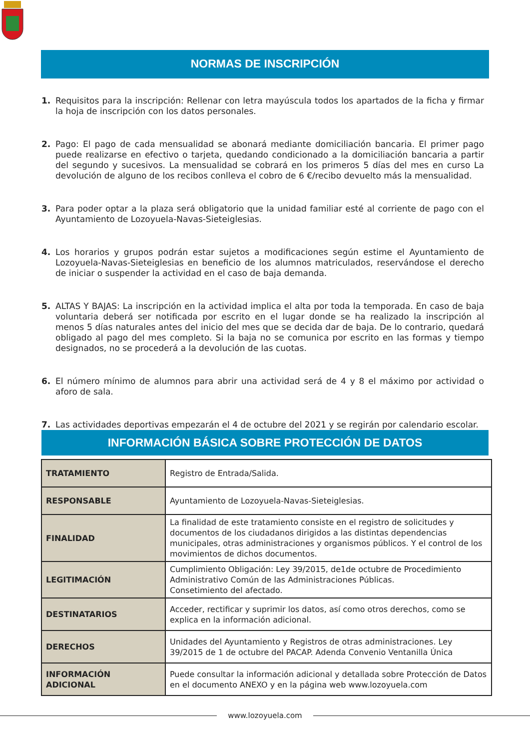NORMAS DE INSCRIPCIÓN
1. Requisitos para la inscripción: Rellenar con letra mayúscula todos los apartados de la ficha y firmar la hoja de inscripción con los datos personales.
2. Pago: El pago de cada mensualidad se abonará mediante domiciliación bancaria. El primer pago puede realizarse en efectivo o tarjeta, quedando condicionado a la domiciliación bancaria a partir del segundo y sucesivos. La mensualidad se cobrará en los primeros 5 días del mes en curso La devolución de alguno de los recibos conlleva el cobro de 6 €/recibo devuelto más la mensualidad.
3. Para poder optar a la plaza será obligatorio que la unidad familiar esté al corriente de pago con el Ayuntamiento de Lozoyuela-Navas-Sieteiglesias.
4. Los horarios y grupos podrán estar sujetos a modificaciones según estime el Ayuntamiento de Lozoyuela-Navas-Sieteiglesias en beneficio de los alumnos matriculados, reservándose el derecho de iniciar o suspender la actividad en el caso de baja demanda.
5. ALTAS Y BAJAS: La inscripción en la actividad implica el alta por toda la temporada. En caso de baja voluntaria deberá ser notificada por escrito en el lugar donde se ha realizado la inscripción al menos 5 días naturales antes del inicio del mes que se decida dar de baja. De lo contrario, quedará obligado al pago del mes completo. Si la baja no se comunica por escrito en las formas y tiempo designados, no se procederá a la devolución de las cuotas.
6. El número mínimo de alumnos para abrir una actividad será de 4 y 8 el máximo por actividad o aforo de sala.
7. Las actividades deportivas empezarán el 4 de octubre del 2021 y se regirán por calendario escolar.
INFORMACIÓN BÁSICA SOBRE PROTECCIÓN DE DATOS
| TRATAMIENTO | Registro de Entrada/Salida. |
| RESPONSABLE | Ayuntamiento de Lozoyuela-Navas-Sieteiglesias. |
| FINALIDAD | La finalidad de este tratamiento consiste en el registro de solicitudes y documentos de los ciudadanos dirigidos a las distintas dependencias municipales, otras administraciones y organismos públicos. Y el control de los movimientos de dichos documentos. |
| LEGITIMACIÓN | Cumplimiento Obligación: Ley 39/2015, de1de octubre de Procedimiento Administrativo Común de las Administraciones Públicas. Consetimiento del afectado. |
| DESTINATARIOS | Acceder, rectificar y suprimir los datos, así como otros derechos, como se explica en la información adicional. |
| DERECHOS | Unidades del Ayuntamiento y Registros de otras administraciones. Ley 39/2015 de 1 de octubre del PACAP. Adenda Convenio Ventanilla Única |
| INFORMACIÓN ADICIONAL | Puede consultar la información adicional y detallada sobre Protección de Datos en el documento ANEXO y en la página web www.lozoyuela.com |
www.lozoyuela.com